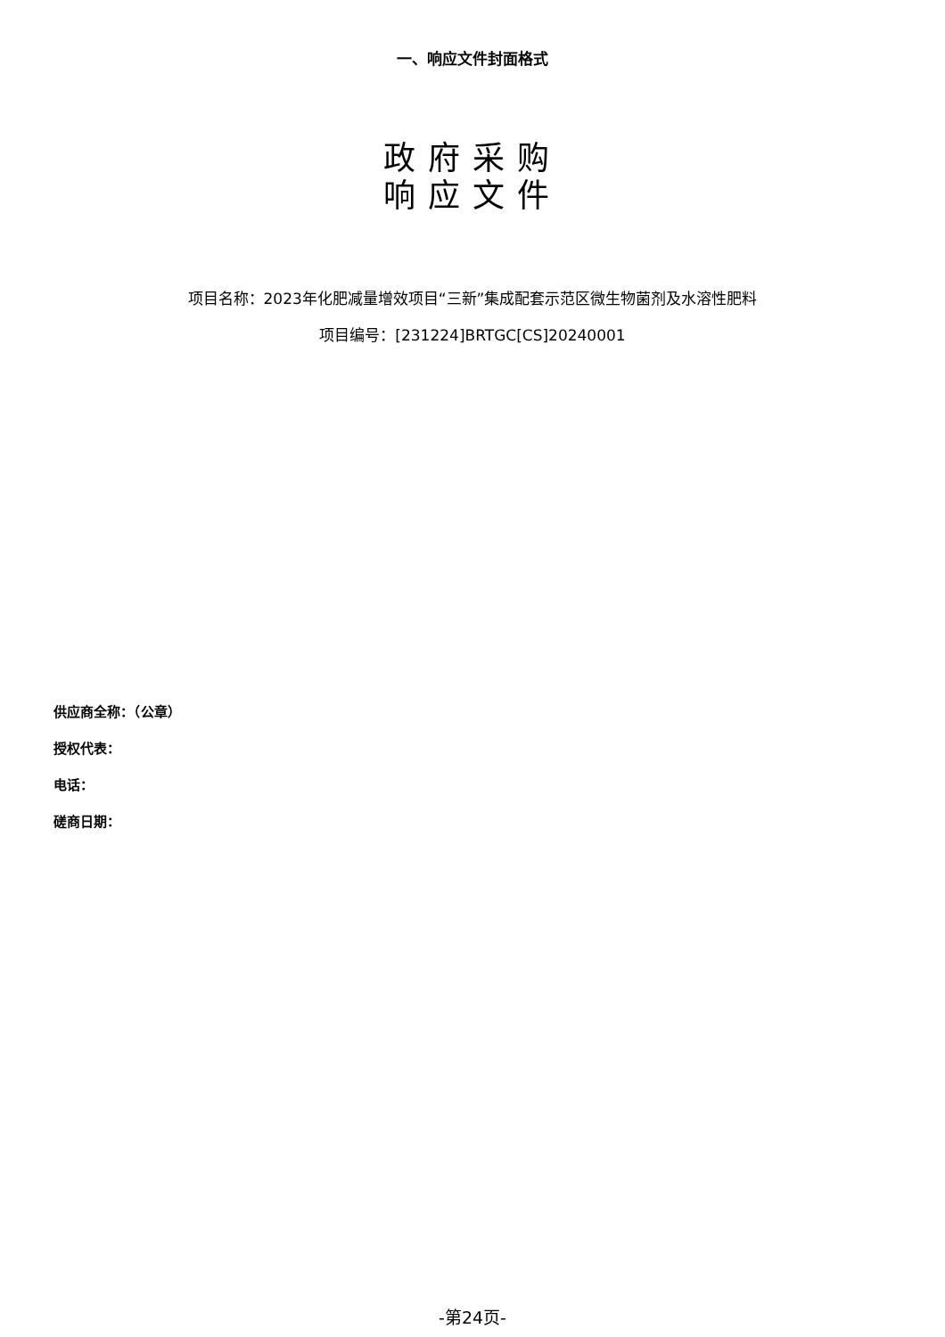一、响应文件封面格式
政府采购
响应文件
项目名称：2023年化肥减量增效项目“三新”集成配套示范区微生物菌剂及水溶性肥料
项目编号：[231224]BRTGC[CS]20240001
供应商全称：（公章）
授权代表：
电话：
磋商日期：
-第24页-